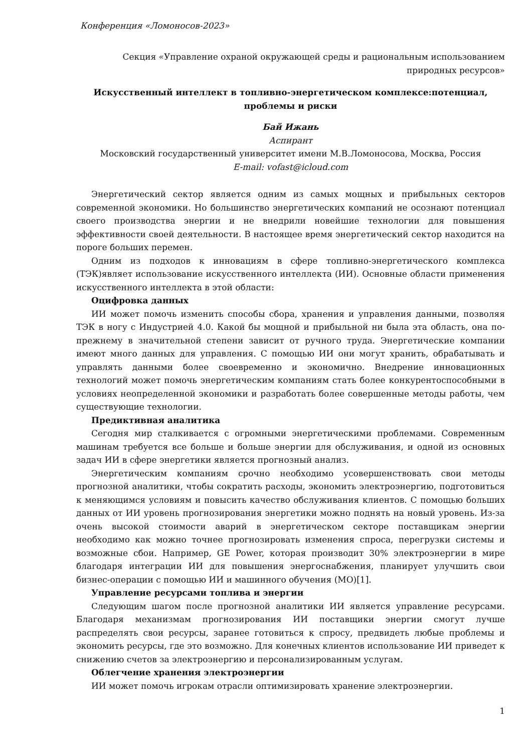Конференция «Ломоносов-2023»
Секция «Управление охраной окружающей среды и рациональным использованием
природных ресурсов»
Искусственный интеллект в топливно-энергетическом комплексе:потенциал,
проблемы и риски
Бай Ижань
Аспирант
Московский государственный университет имени М.В.Ломоносова, Москва, Россия
E-mail: vofast@icloud.com
Энергетический сектор является одним из самых мощных и прибыльных секторов современной экономики. Но большинство энергетических компаний не осознают потенциал своего производства энергии и не внедрили новейшие технологии для повышения эффективности своей деятельности. В настоящее время энергетический сектор находится на пороге больших перемен.
Одним из подходов к инновациям в сфере топливно-энергетического комплекса (ТЭК)являет использование искусственного интеллекта (ИИ). Основные области применения искусственного интеллекта в этой области:
Оцифровка данных
ИИ может помочь изменить способы сбора, хранения и управления данными, позволяя ТЭК в ногу с Индустрией 4.0. Какой бы мощной и прибыльной ни была эта область, она по-прежнему в значительной степени зависит от ручного труда. Энергетические компании имеют много данных для управления. С помощью ИИ они могут хранить, обрабатывать и управлять данными более своевременно и экономично. Внедрение инновационных технологий может помочь энергетическим компаниям стать более конкурентоспособными в условиях неопределенной экономики и разработать более совершенные методы работы, чем существующие технологии.
Предиктивная аналитика
Сегодня мир сталкивается с огромными энергетическими проблемами. Современным машинам требуется все больше и больше энергии для обслуживания, и одной из основных задач ИИ в сфере энергетики является прогнозный анализ.
Энергетическим компаниям срочно необходимо усовершенствовать свои методы прогнозной аналитики, чтобы сократить расходы, экономить электроэнергию, подготовиться к меняющимся условиям и повысить качество обслуживания клиентов. С помощью больших данных от ИИ уровень прогнозирования энергетики можно поднять на новый уровень. Из-за очень высокой стоимости аварий в энергетическом секторе поставщикам энергии необходимо как можно точнее прогнозировать изменения спроса, перегрузки системы и возможные сбои. Например, GE Power, которая производит 30% электроэнергии в мире благодаря интеграции ИИ для повышения энергоснабжения, планирует улучшить свои бизнес-операции с помощью ИИ и машинного обучения (МО)[1].
Управление ресурсами топлива и энергии
Следующим шагом после прогнозной аналитики ИИ является управление ресурсами. Благодаря механизмам прогнозирования ИИ поставщики энергии смогут лучше распределять свои ресурсы, заранее готовиться к спросу, предвидеть любые проблемы и экономить ресурсы, где это возможно. Для конечных клиентов использование ИИ приведет к снижению счетов за электроэнергию и персонализированным услугам.
Облегчение хранения электроэнергии
ИИ может помочь игрокам отрасли оптимизировать хранение электроэнергии.
1